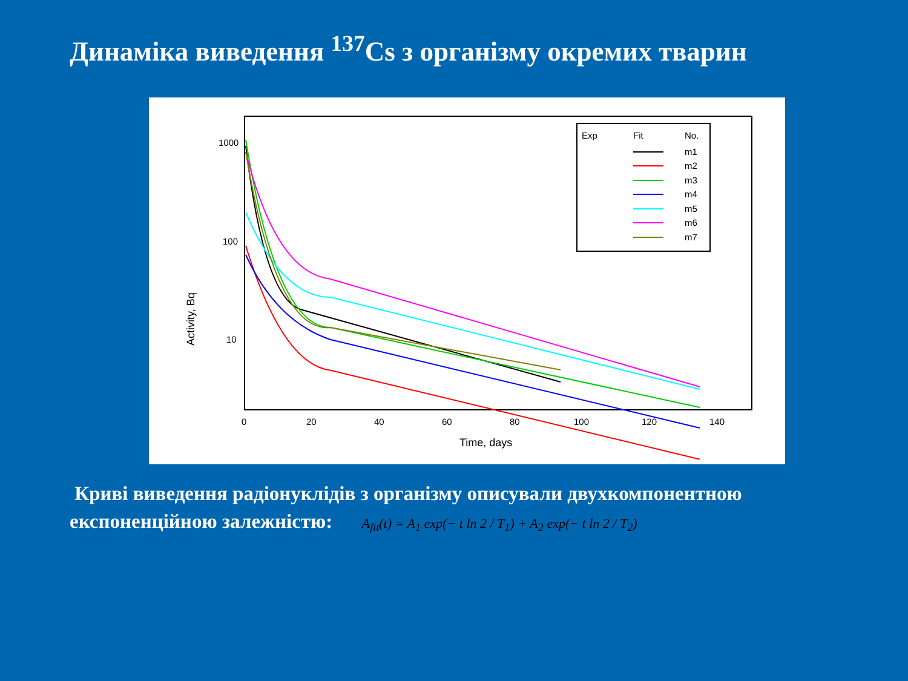Динаміка виведення <sup>137</sup>Cs з організму окремих тварин
Activity, Bq
1000
100
10
0
20
40
60
80
100
120
140
Time, days
Exp
Fit
No.
m1
m2
m3
m4
m5
m6
m7
Криві виведення радіонуклідів з організму описували двухкомпонентною експоненційною залежністю: A<sub>fit</sub>(t) = A<sub>1</sub> exp(− t ln 2 / T<sub>1</sub>) + A<sub>2</sub> exp(− t ln 2 / T<sub>2</sub>)